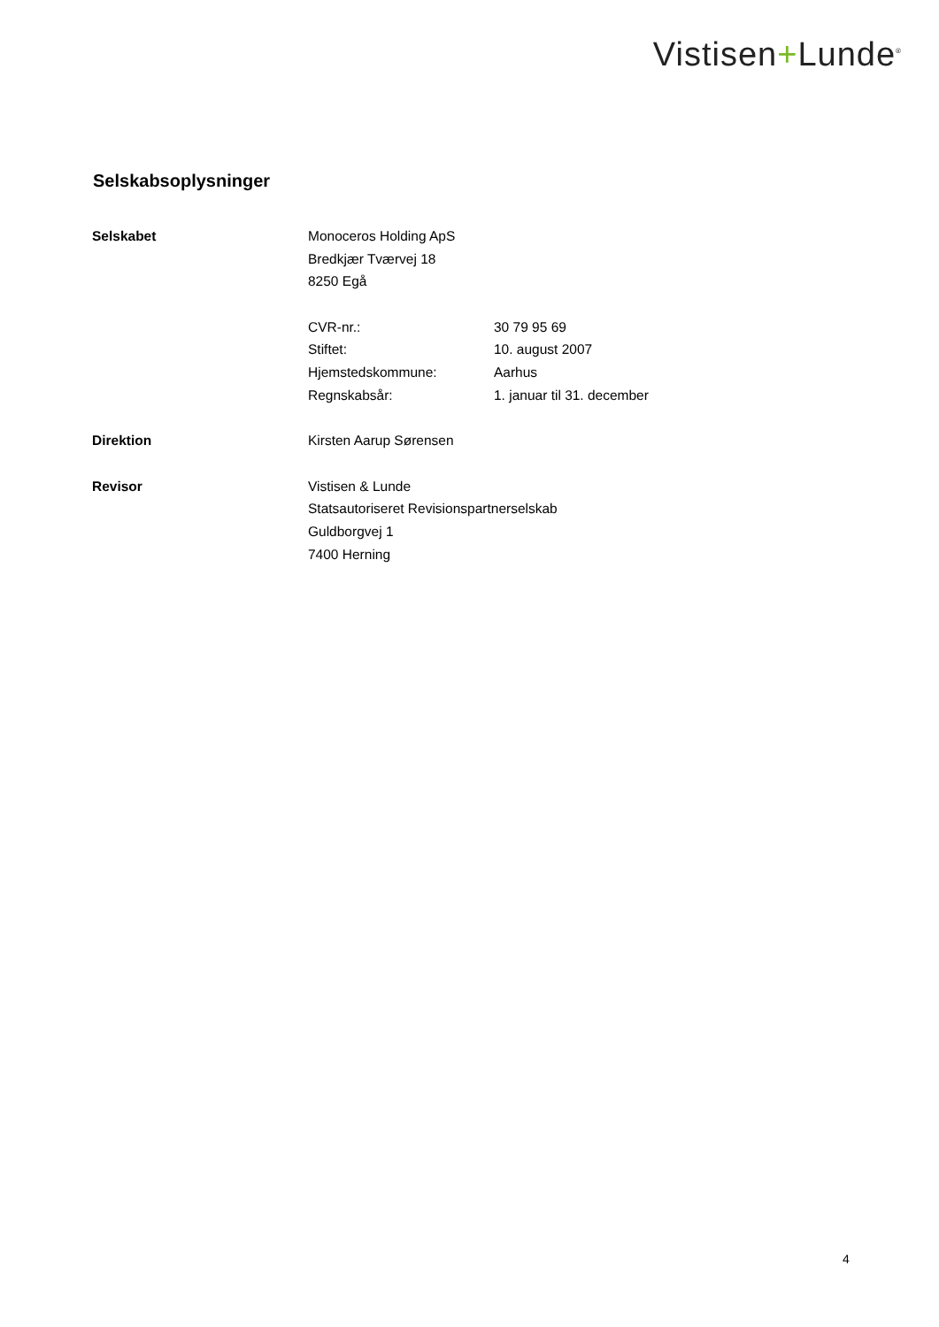Vistisen+Lunde<sup>®</sup>
Selskabsoplysninger
| Selskabet | Monoceros Holding ApS | |
| | Bredkjær Tværvej 18 | |
| | 8250 Egå | |
| | CVR-nr.: | 30 79 95 69 |
| | Stiftet: | 10. august 2007 |
| | Hjemstedskommune: | Aarhus |
| | Regnskabsår: | 1. januar til 31. december |
| Direktion | Kirsten Aarup Sørensen | |
| Revisor | Vistisen & Lunde | |
| | Statsautoriseret Revisionspartnerselskab | |
| | Guldborgvej 1 | |
| | 7400 Herning | |
4